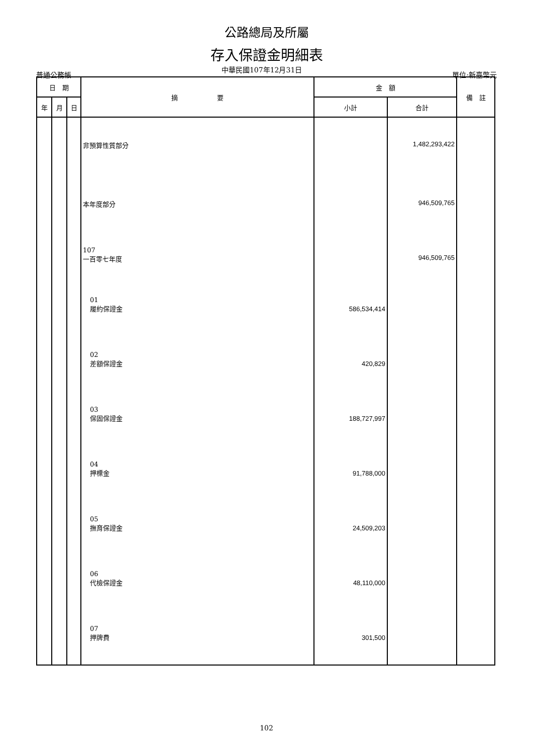公路總局及所屬
存入保證金明細表
普通公務帳 中華民國107年12月31日 單位:新臺幣元
| 日 期 | | | 摘 要 | 金 額 | | 備 註 |
| --- | --- | --- | --- | --- | --- | --- |
| 年 | 月 | 日 | | 小計 | 合計 | |
| | | | 非預算性質部分 | | 1,482,293,422 | |
| | | | 本年度部分 | | 946,509,765 | |
| | | | 107 一百零七年度 | | 946,509,765 | |
| | | | 01 履約保證金 | 586,534,414 | | |
| | | | 02 差額保證金 | 420,829 | | |
| | | | 03 保固保證金 | 188,727,997 | | |
| | | | 04 押標金 | 91,788,000 | | |
| | | | 05 撫育保證金 | 24,509,203 | | |
| | | | 06 代檢保證金 | 48,110,000 | | |
| | | | 07 押牌費 | 301,500 | | |
102